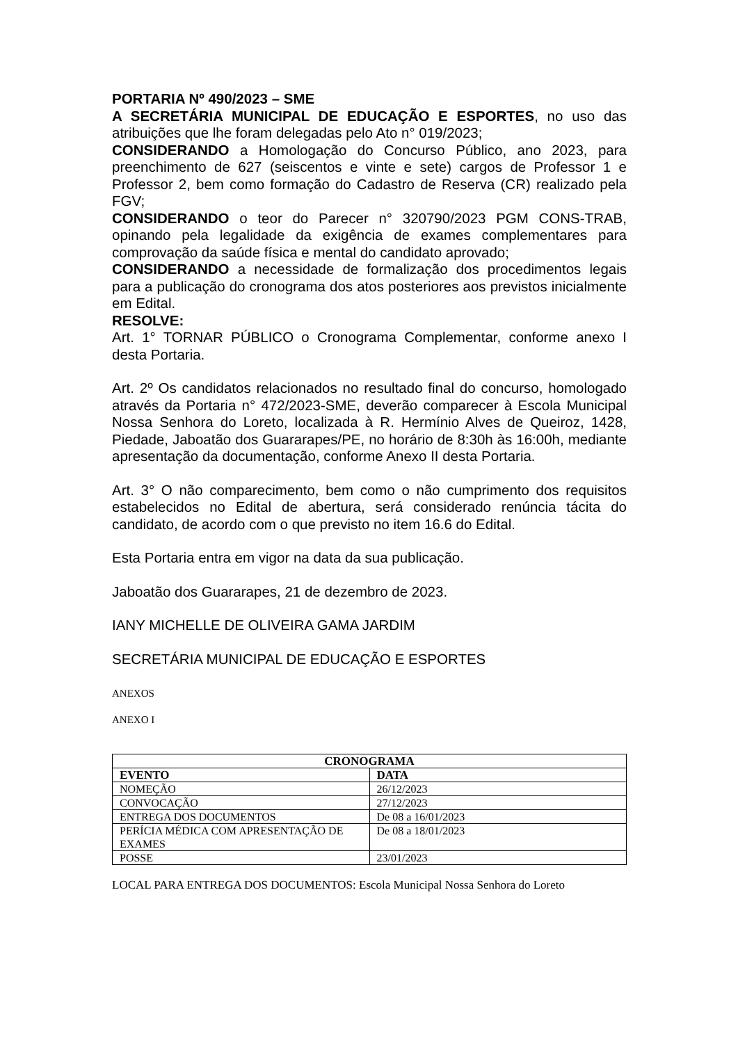PORTARIA Nº 490/2023 – SME
A SECRETÁRIA MUNICIPAL DE EDUCAÇÃO E ESPORTES, no uso das atribuições que lhe foram delegadas pelo Ato n° 019/2023;
CONSIDERANDO a Homologação do Concurso Público, ano 2023, para preenchimento de 627 (seiscentos e vinte e sete) cargos de Professor 1 e Professor 2, bem como formação do Cadastro de Reserva (CR) realizado pela FGV;
CONSIDERANDO o teor do Parecer n° 320790/2023 PGM CONS-TRAB, opinando pela legalidade da exigência de exames complementares para comprovação da saúde física e mental do candidato aprovado;
CONSIDERANDO a necessidade de formalização dos procedimentos legais para a publicação do cronograma dos atos posteriores aos previstos inicialmente em Edital.
RESOLVE:
Art. 1° TORNAR PÚBLICO o Cronograma Complementar, conforme anexo I desta Portaria.
Art. 2º Os candidatos relacionados no resultado final do concurso, homologado através da Portaria n° 472/2023-SME, deverão comparecer à Escola Municipal Nossa Senhora do Loreto, localizada à R. Hermínio Alves de Queiroz, 1428, Piedade, Jaboatão dos Guararapes/PE, no horário de 8:30h às 16:00h, mediante apresentação da documentação, conforme Anexo II desta Portaria.
Art. 3° O não comparecimento, bem como o não cumprimento dos requisitos estabelecidos no Edital de abertura, será considerado renúncia tácita do candidato, de acordo com o que previsto no item 16.6 do Edital.
Esta Portaria entra em vigor na data da sua publicação.
Jaboatão dos Guararapes, 21 de dezembro de 2023.
IANY MICHELLE DE OLIVEIRA GAMA JARDIM
SECRETÁRIA MUNICIPAL DE EDUCAÇÃO E ESPORTES
ANEXOS
ANEXO I
| CRONOGRAMA | |
| --- | --- |
| EVENTO | DATA |
| NOMEÇÃO | 26/12/2023 |
| CONVOCAÇÃO | 27/12/2023 |
| ENTREGA DOS DOCUMENTOS | De 08 a 16/01/2023 |
| PERÍCIA MÉDICA COM APRESENTAÇÃO DE EXAMES | De 08 a 18/01/2023 |
| POSSE | 23/01/2023 |
LOCAL PARA ENTREGA DOS DOCUMENTOS: Escola Municipal Nossa Senhora do Loreto